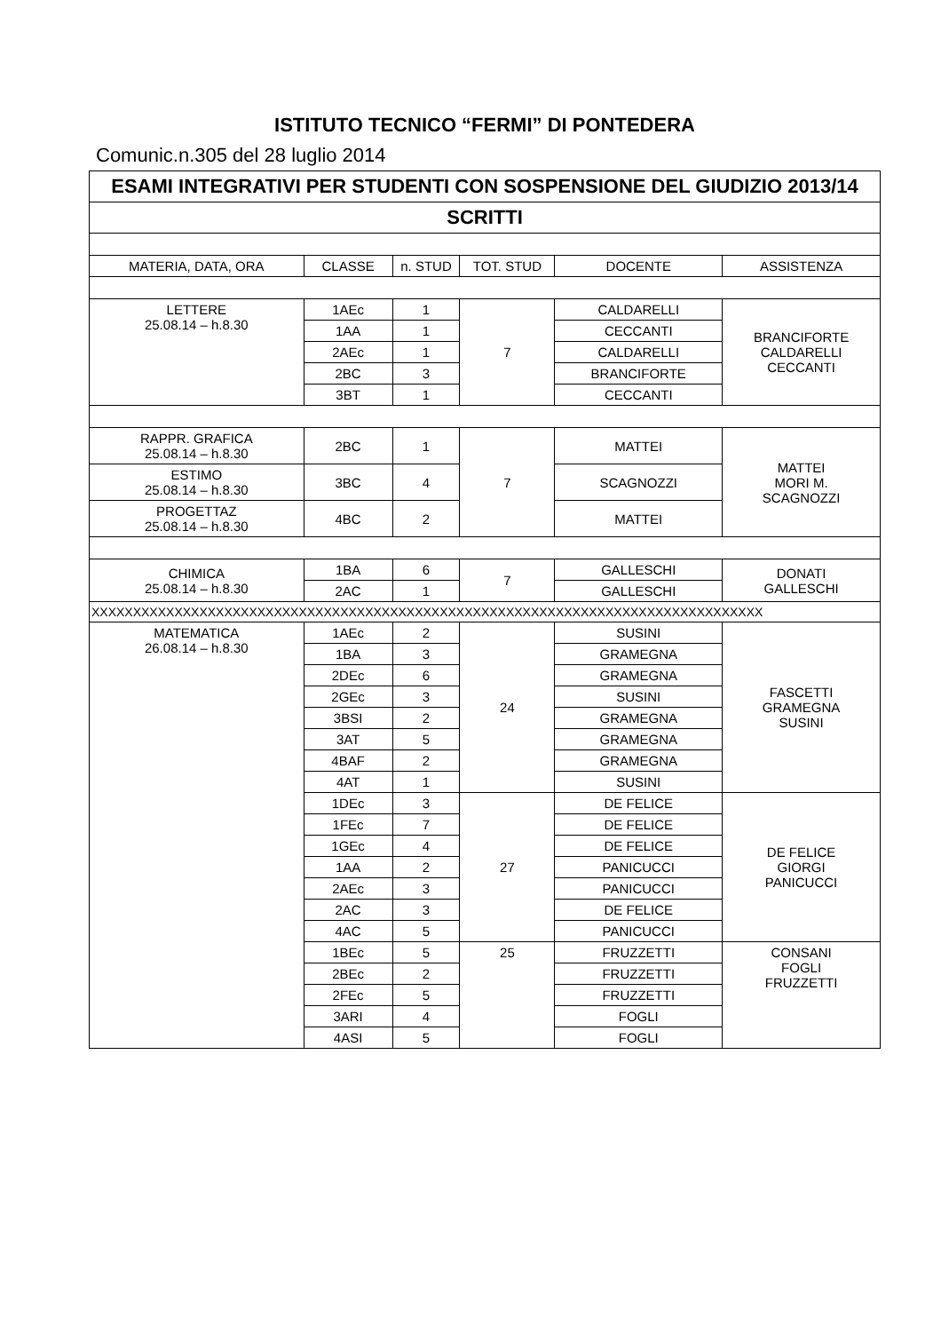ISTITUTO TECNICO “FERMI” DI PONTEDERA
Comunic.n.305 del 28 luglio 2014
| ESAMI INTEGRATIVI PER STUDENTI CON SOSPENSIONE DEL GIUDIZIO 2013/14 | | | | | |
| SCRITTI | | | | | |
| MATERIA, DATA, ORA | CLASSE | n. STUD | TOT. STUD | DOCENTE | ASSISTENZA |
| LETTERE 25.08.14 – h.8.30 | 1AEc | 1 | 7 | CALDARELLI | BRANCIFORTE CALDARELLI CECCANTI |
| | 1AA | 1 | | CECCANTI | |
| | 2AEc | 1 | | CALDARELLI | |
| | 2BC | 3 | | BRANCIFORTE | |
| | 3BT | 1 | | CECCANTI | |
| RAPPR. GRAFICA 25.08.14 – h.8.30 | 2BC | 1 | 7 | MATTEI | MATTEI MORI M. SCAGNOZZI |
| ESTIMO 25.08.14 – h.8.30 | 3BC | 4 | | SCAGNOZZI | |
| PROGETTAZ 25.08.14 – h.8.30 | 4BC | 2 | | MATTEI | |
| CHIMICA 25.08.14 – h.8.30 | 1BA | 6 | 7 | GALLESCHI | DONATI GALLESCHI |
| | 2AC | 1 | | GALLESCHI | |
| XXXXXXXXXXXXXXXXXXXXXXXXXXXXXXXXXXXXXXXXXXXXXXXXXXXXXXXXXXXXXXXXXXXXXXXXXXXXXXXXX | | | | | |
| MATEMATICA 26.08.14 – h.8.30 | 1AEc | 2 | 24 | SUSINI | FASCETTI GRAMEGNA SUSINI |
| | 1BA | 3 | | GRAMEGNA | |
| | 2DEc | 6 | | GRAMEGNA | |
| | 2GEc | 3 | | SUSINI | |
| | 3BSI | 2 | | GRAMEGNA | |
| | 3AT | 5 | | GRAMEGNA | |
| | 4BAF | 2 | | GRAMEGNA | |
| | 4AT | 1 | | SUSINI | |
| | 1DEc | 3 | 27 | DE FELICE | DE FELICE GIORGI PANICUCCI |
| | 1FEc | 7 | | DE FELICE | |
| | 1GEc | 4 | | DE FELICE | |
| | 1AA | 2 | | PANICUCCI | |
| | 2AEc | 3 | | PANICUCCI | |
| | 2AC | 3 | | DE FELICE | |
| | 4AC | 5 | | PANICUCCI | |
| | 1BEc | 5 | 25 | FRUZZETTI | CONSANI FOGLI FRUZZETTI |
| | 2BEc | 2 | | FRUZZETTI | |
| | 2FEc | 5 | | FRUZZETTI | |
| | 3ARI | 4 | | FOGLI | |
| | 4ASI | 5 | | FOGLI | |